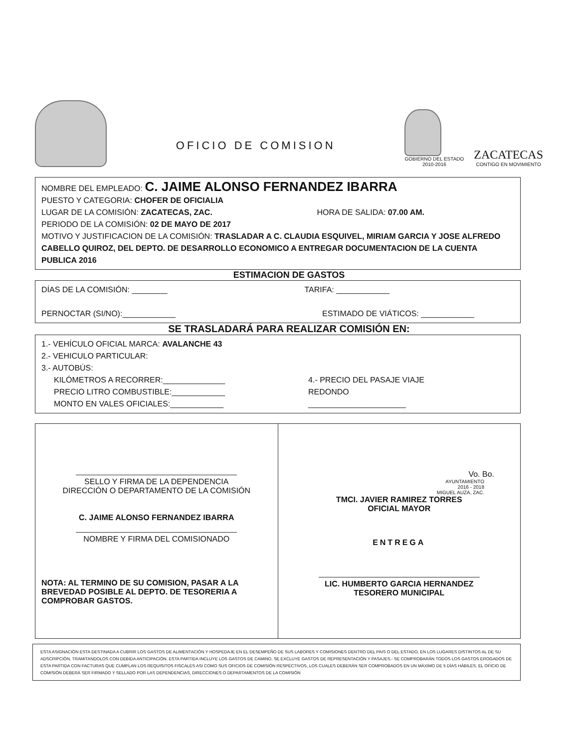OFICIO DE COMISION
GOBIERNO DEL ESTADO
2010-2016
ZACATECAS
CONTIGO EN MOVIMIENTO
NOMBRE DEL EMPLEADO: C. JAIME ALONSO FERNANDEZ IBARRA
PUESTO Y CATEGORIA: CHOFER DE OFICIALIA
LUGAR DE LA COMISIÓN: ZACATECAS, ZAC. HORA DE SALIDA: 07.00 AM.
PERIODO DE LA COMISIÓN: 02 DE MAYO DE 2017
MOTIVO Y JUSTIFICACION DE LA COMISIÓN: TRASLADAR A C. CLAUDIA ESQUIVEL, MIRIAM GARCIA Y JOSE ALFREDO CABELLO QUIROZ, DEL DEPTO. DE DESARROLLO ECONOMICO A ENTREGAR DOCUMENTACION DE LA CUENTA PUBLICA 2016
ESTIMACION DE GASTOS
DÍAS DE LA COMISIÓN: ________ TARIFA: ____________
PERNOCTAR (SI/NO):____________ ESTIMADO DE VIÁTICOS: ____________
SE TRASLADARÁ PARA REALIZAR COMISIÓN EN:
1.- VEHÍCULO OFICIAL MARCA: AVALANCHE 43
2.- VEHICULO PARTICULAR:
3.- AUTOBÚS:
KILÓMETROS A RECORRER:______________
PRECIO LITRO COMBUSTIBLE:____________
MONTO EN VALES OFICIALES:____________ 4.- PRECIO DEL PASAJE VIAJE
REDONDO
______________________
SELLO Y FIRMA DE LA DEPENDENCIA
DIRECCIÓN O DEPARTAMENTO DE LA COMISIÓN
C. JAIME ALONSO FERNANDEZ IBARRA
NOMBRE Y FIRMA DEL COMISIONADO
NOTA: AL TERMINO DE SU COMISION, PASAR A LA BREVEDAD POSIBLE AL DEPTO. DE TESORERIA A COMPROBAR GASTOS.
Vo. Bo.
AYUNTAMIENTO
2016 - 2018
MIGUEL AUZA, ZAC.
TMCI. JAVIER RAMIREZ TORRES
OFICIAL MAYOR
ENTREGA
LIC. HUMBERTO GARCIA HERNANDEZ
TESORERO MUNICIPAL
ESTA ASIGNACIÓN ESTA DESTINADA A CUBRIR LOS GASTOS DE ALIMENTACIÓN Y HOSPEDAJE EN EL DESEMPEÑO DE SUS LABORES Y COMISIONES DENTRO DEL PAIS O DEL ESTADO, EN LOS LUGARES DISTINTOS AL DE SU ADSCRIPCIÓN. TRAMITANDOLOS CON DEBIDA ANTICIPACIÓN. ESTA PARTIDA INCLUYE LOS GASTOS DE CAMINO, SE EXCLUYE GASTOS DE REPRESENTACIÓN Y PASAJES.- SE COMPROBARÁN TODOS LOS GASTOS EROGADOS DE ESTA PARTIDA CON FACTURAS QUE CUMPLAN LOS REQUISITOS FISCALES ASI COMO SUS OFICIOS DE COMISIÓN RESPECTIVOS, LOS CUALES DEBERÁN SER COMPROBADOS EN UN MÁXIMO DE 5 DÍAS HÁBILES. EL OFICIO DE COMISIÓN DEBERÁ SER FIRMADO Y SELLADO POR LAS DEPENDENCIAS, DIRECCIONES O DEPARTAMENTOS DE LA COMISIÓN